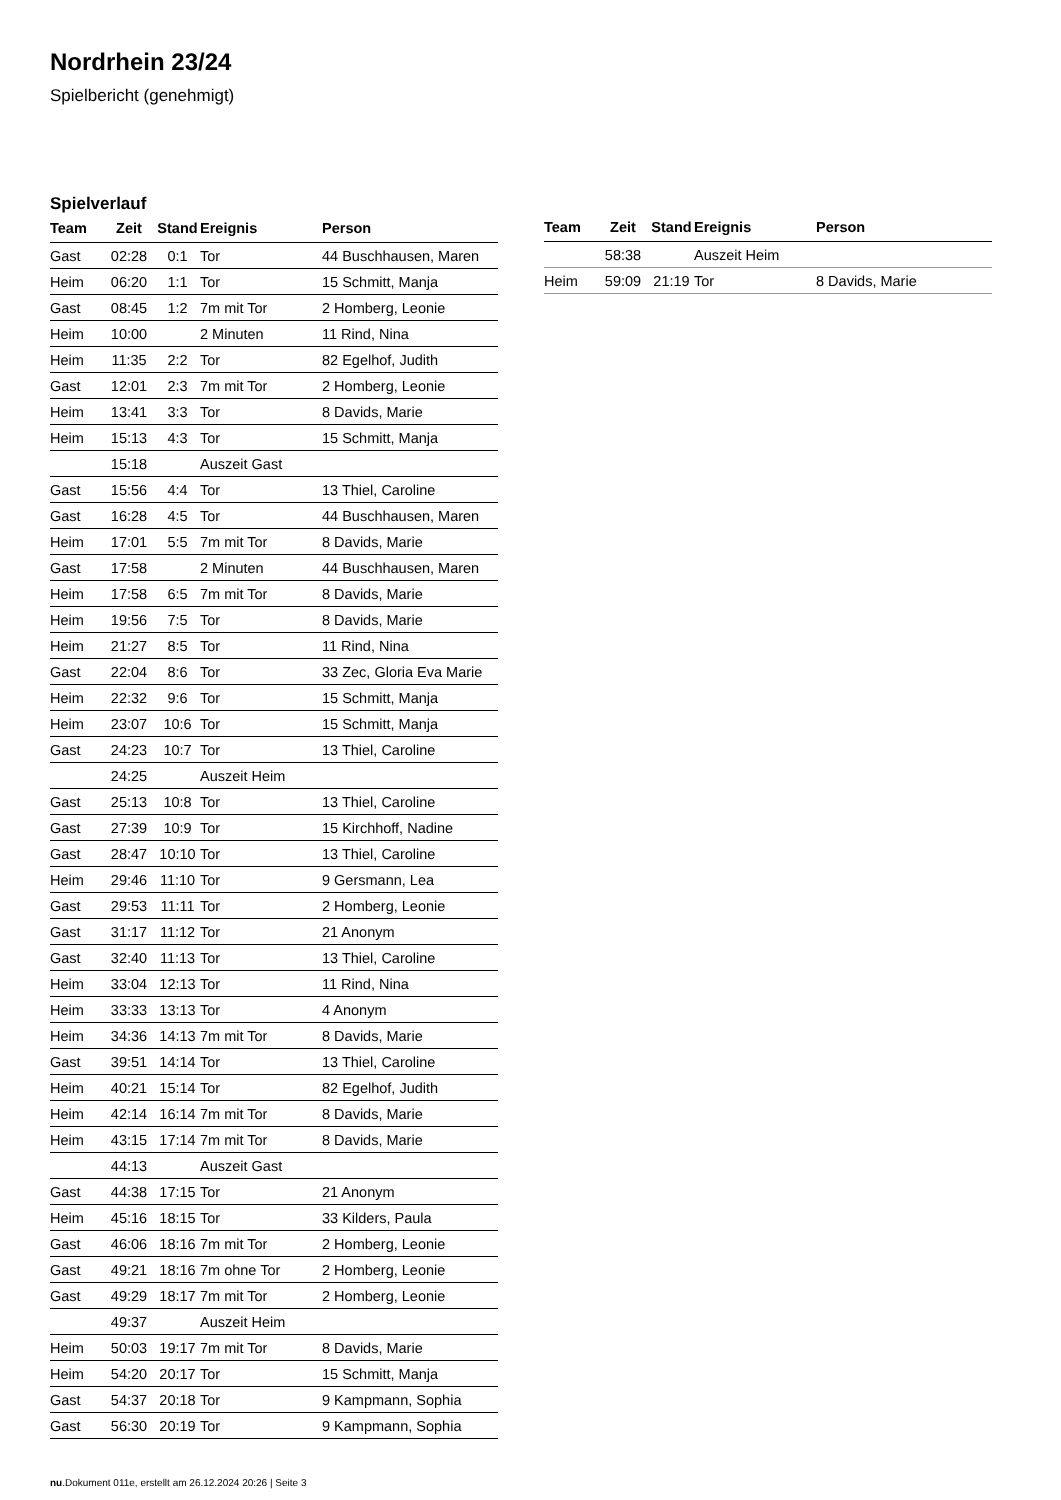Nordrhein 23/24
Spielbericht (genehmigt)
Spielverlauf
| Team | Zeit | Stand | Ereignis | Person |
| --- | --- | --- | --- | --- |
| Gast | 02:28 | 0:1 | Tor | 44 Buschhausen, Maren |
| Heim | 06:20 | 1:1 | Tor | 15 Schmitt, Manja |
| Gast | 08:45 | 1:2 | 7m mit Tor | 2 Homberg, Leonie |
| Heim | 10:00 | | 2 Minuten | 11 Rind, Nina |
| Heim | 11:35 | 2:2 | Tor | 82 Egelhof, Judith |
| Gast | 12:01 | 2:3 | 7m mit Tor | 2 Homberg, Leonie |
| Heim | 13:41 | 3:3 | Tor | 8 Davids, Marie |
| Heim | 15:13 | 4:3 | Tor | 15 Schmitt, Manja |
| | 15:18 | | Auszeit Gast | |
| Gast | 15:56 | 4:4 | Tor | 13 Thiel, Caroline |
| Gast | 16:28 | 4:5 | Tor | 44 Buschhausen, Maren |
| Heim | 17:01 | 5:5 | 7m mit Tor | 8 Davids, Marie |
| Gast | 17:58 | | 2 Minuten | 44 Buschhausen, Maren |
| Heim | 17:58 | 6:5 | 7m mit Tor | 8 Davids, Marie |
| Heim | 19:56 | 7:5 | Tor | 8 Davids, Marie |
| Heim | 21:27 | 8:5 | Tor | 11 Rind, Nina |
| Gast | 22:04 | 8:6 | Tor | 33 Zec, Gloria Eva Marie |
| Heim | 22:32 | 9:6 | Tor | 15 Schmitt, Manja |
| Heim | 23:07 | 10:6 | Tor | 15 Schmitt, Manja |
| Gast | 24:23 | 10:7 | Tor | 13 Thiel, Caroline |
| | 24:25 | | Auszeit Heim | |
| Gast | 25:13 | 10:8 | Tor | 13 Thiel, Caroline |
| Gast | 27:39 | 10:9 | Tor | 15 Kirchhoff, Nadine |
| Gast | 28:47 | 10:10 | Tor | 13 Thiel, Caroline |
| Heim | 29:46 | 11:10 | Tor | 9 Gersmann, Lea |
| Gast | 29:53 | 11:11 | Tor | 2 Homberg, Leonie |
| Gast | 31:17 | 11:12 | Tor | 21 Anonym |
| Gast | 32:40 | 11:13 | Tor | 13 Thiel, Caroline |
| Heim | 33:04 | 12:13 | Tor | 11 Rind, Nina |
| Heim | 33:33 | 13:13 | Tor | 4 Anonym |
| Heim | 34:36 | 14:13 | 7m mit Tor | 8 Davids, Marie |
| Gast | 39:51 | 14:14 | Tor | 13 Thiel, Caroline |
| Heim | 40:21 | 15:14 | Tor | 82 Egelhof, Judith |
| Heim | 42:14 | 16:14 | 7m mit Tor | 8 Davids, Marie |
| Heim | 43:15 | 17:14 | 7m mit Tor | 8 Davids, Marie |
| | 44:13 | | Auszeit Gast | |
| Gast | 44:38 | 17:15 | Tor | 21 Anonym |
| Heim | 45:16 | 18:15 | Tor | 33 Kilders, Paula |
| Gast | 46:06 | 18:16 | 7m mit Tor | 2 Homberg, Leonie |
| Gast | 49:21 | 18:16 | 7m ohne Tor | 2 Homberg, Leonie |
| Gast | 49:29 | 18:17 | 7m mit Tor | 2 Homberg, Leonie |
| | 49:37 | | Auszeit Heim | |
| Heim | 50:03 | 19:17 | 7m mit Tor | 8 Davids, Marie |
| Heim | 54:20 | 20:17 | Tor | 15 Schmitt, Manja |
| Gast | 54:37 | 20:18 | Tor | 9 Kampmann, Sophia |
| Gast | 56:30 | 20:19 | Tor | 9 Kampmann, Sophia |
| Team | Zeit | Stand | Ereignis | Person |
| --- | --- | --- | --- | --- |
| | 58:38 | | Auszeit Heim | |
| Heim | 59:09 | 21:19 | Tor | 8 Davids, Marie |
nu.Dokument 011e, erstellt am 26.12.2024 20:26 | Seite 3